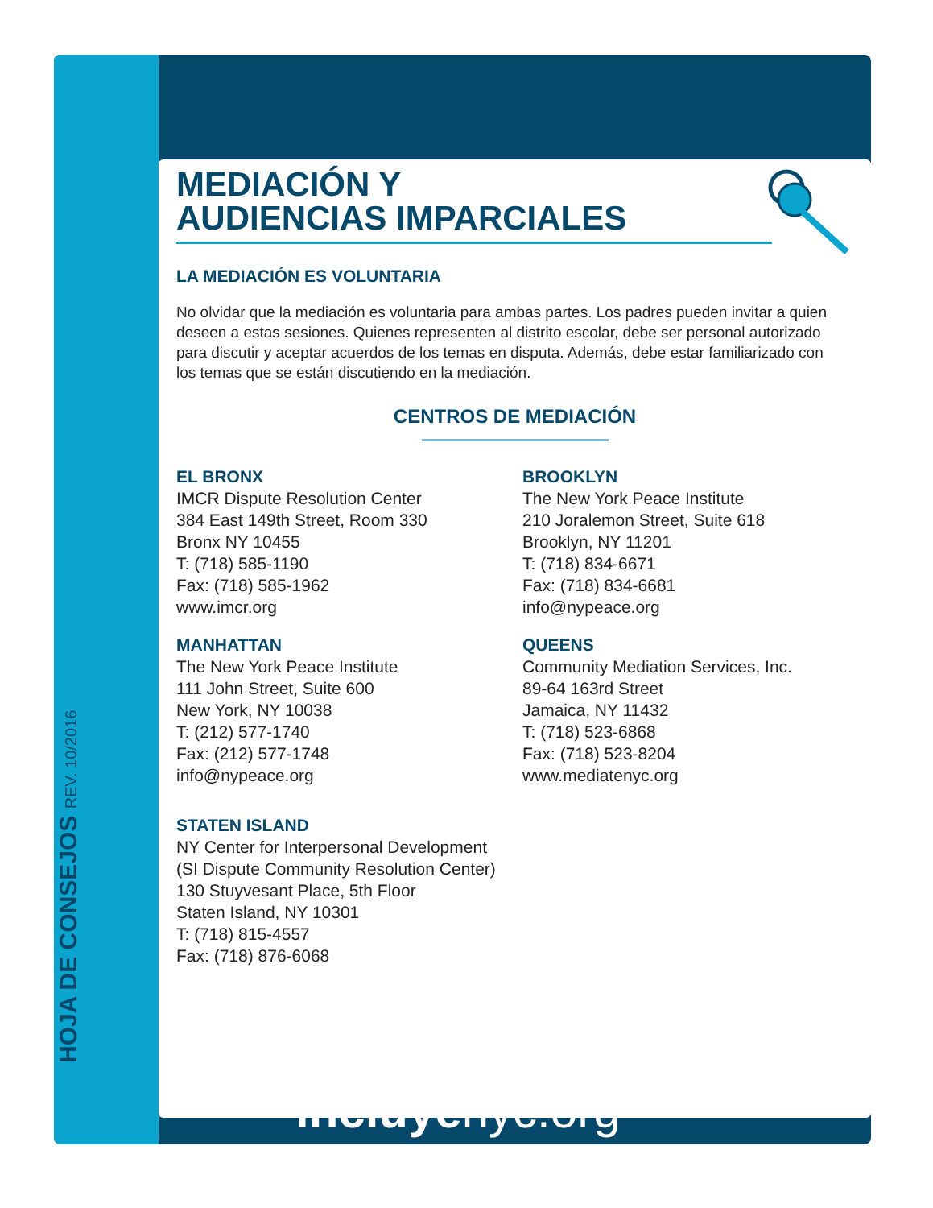HOJA DE CONSEJOS REV. 10/2016
MEDIACIÓN Y
AUDIENCIAS IMPARCIALES
LA MEDIACIÓN ES VOLUNTARIA
No olvidar que la mediación es voluntaria para ambas partes. Los padres pueden invitar a quien deseen a estas sesiones. Quienes representen al distrito escolar, debe ser personal autorizado para discutir y aceptar acuerdos de los temas en disputa. Además, debe estar familiarizado con los temas que se están discutiendo en la mediación.
CENTROS DE MEDIACIÓN
EL BRONX
IMCR Dispute Resolution Center
384 East 149th Street, Room 330
Bronx NY 10455
T: (718) 585-1190
Fax: (718) 585-1962
www.imcr.org
BROOKLYN
The New York Peace Institute
210 Joralemon Street, Suite 618
Brooklyn, NY 11201
T: (718) 834-6671
Fax: (718) 834-6681
info@nypeace.org
MANHATTAN
The New York Peace Institute
111 John Street, Suite 600
New York, NY 10038
T: (212) 577-1740
Fax: (212) 577-1748
info@nypeace.org
QUEENS
Community Mediation Services, Inc.
89-64 163rd Street
Jamaica, NY 11432
T: (718) 523-6868
Fax: (718) 523-8204
www.mediatenyc.org
STATEN ISLAND
NY Center for Interpersonal Development
(SI Dispute Community Resolution Center)
130 Stuyvesant Place, 5th Floor
Staten Island, NY 10301
T: (718) 815-4557
Fax: (718) 876-6068
incluyenyc.org